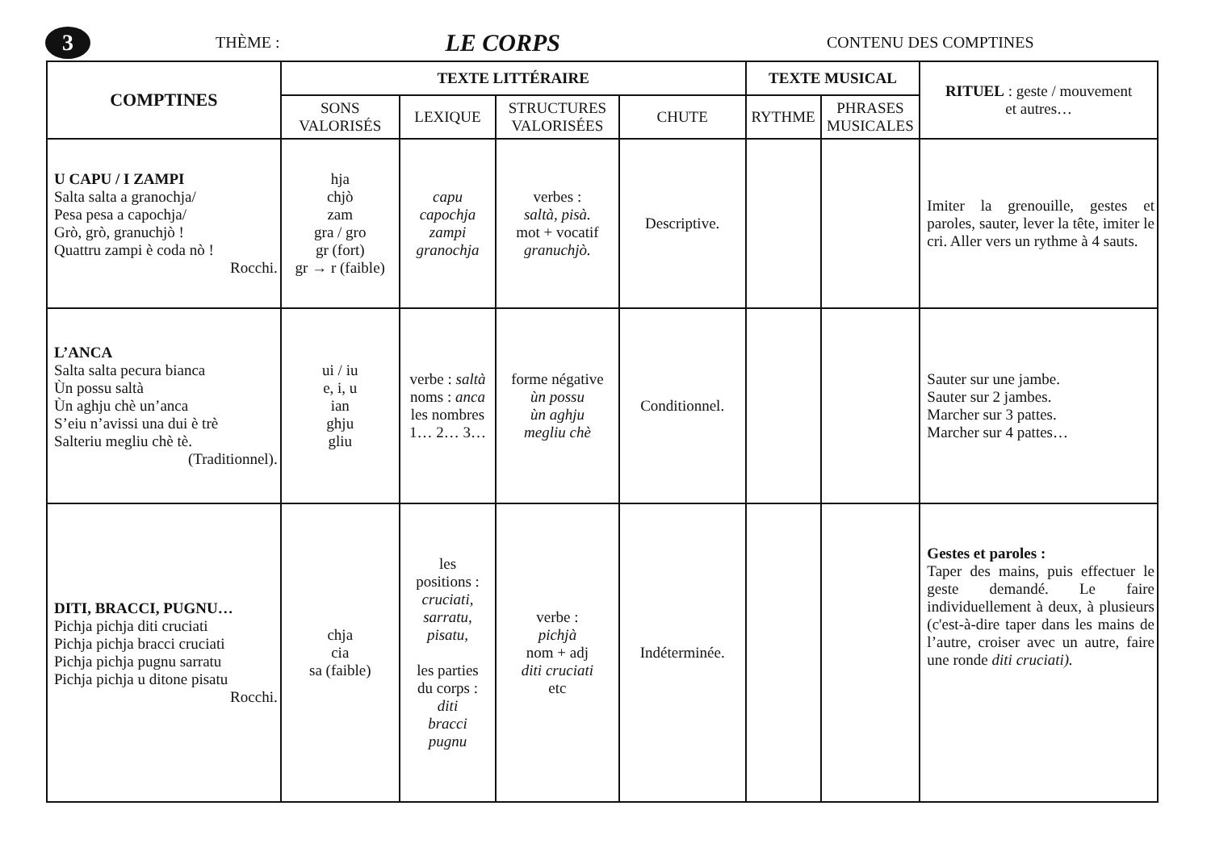3
THÈME :
LE CORPS
CONTENU DES COMPTINES
| COMPTINES | TEXTE LITTÉRAIRE | | | | TEXTE MUSICAL | | RITUEL : geste / mouvement et autres… |
| --- | --- | --- | --- | --- | --- | --- | --- |
| | SONS VALORISÉS | LEXIQUE | STRUCTURES VALORISÉES | CHUTE | RYTHME | PHRASES MUSICALES | |
| U CAPU / I ZAMPI Salta salta a granochja/ Pesa pesa a capochja/ Grò, grò, granuchjò ! Quattru zampi è coda nò ! Rocchi. | hja chjò zam gra / gro gr (fort) gr → r (faible) | capu capochja zampi granochja | verbes : saltà, pisà. mot + vocatif granuchjò. | Descriptive. | | | Imiter la grenouille, gestes et paroles, sauter, lever la tête, imiter le cri. Aller vers un rythme à 4 sauts. |
| L’ANCA Salta salta pecura bianca Ùn possu saltà Ùn aghju chè un’anca S’eiu n’avissi una dui è trè Salteriu megliu chè tè. (Traditionnel). | ui / iu e, i, u ian ghju gliu | verbe : saltà noms : anca les nombres 1… 2… 3… | forme négative ùn possu ùn aghju megliu chè | Conditionnel. | | | Sauter sur une jambe. Sauter sur 2 jambes. Marcher sur 3 pattes. Marcher sur 4 pattes… |
| DITI, BRACCI, PUGNU… Pichja pichja diti cruciati Pichja pichja bracci cruciati Pichja pichja pugnu sarratu Pichja pichja u ditone pisatu Rocchi. | chja cia sa (faible) | les positions : cruciati, sarratu, pisatu, les parties du corps : diti bracci pugnu | verbe : pichjà nom + adj diti cruciati etc | Indéterminée. | | | Gestes et paroles : Taper des mains, puis effectuer le geste demandé. Le faire individuellement à deux, à plusieurs (c'est-à-dire taper dans les mains de l’autre, croiser avec un autre, faire une ronde diti cruciati). |